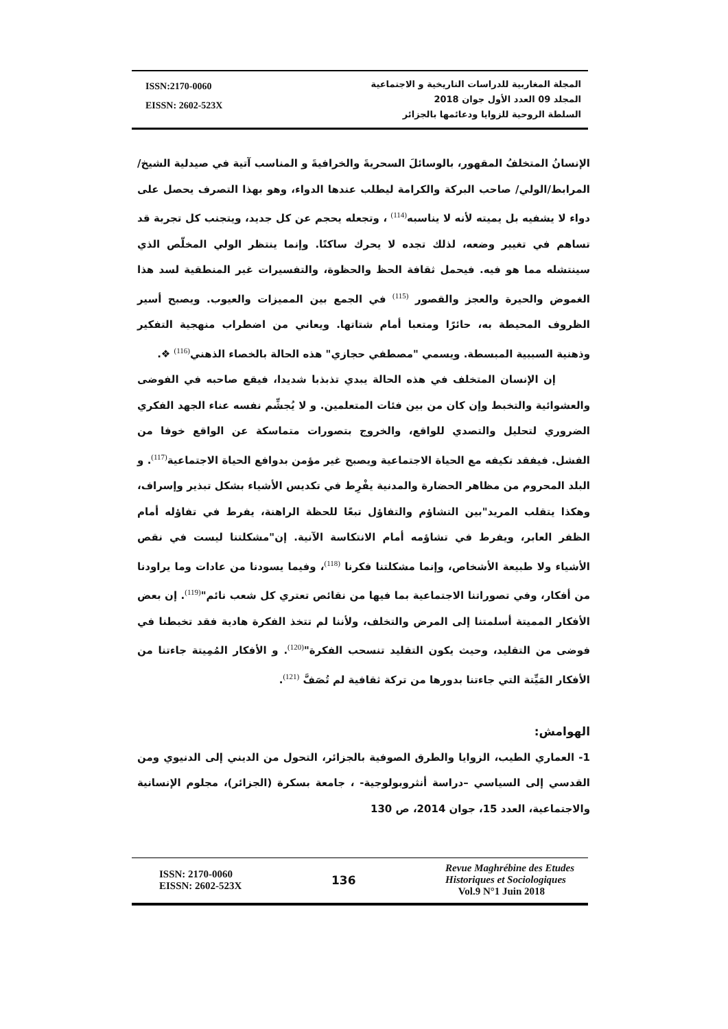ISSN:2170-0060
EISSN: 2602-523X
المجلة المغاربية للدراسات التاريخية و الاجتماعية
المجلد 09 العدد الأول جوان 2018
السلطة الروحية للزوايا ودعائمها بالجزائر
الإنسانُ المتخلفُ المقهور، بالوسائلَ السحريةَ والخرافيةَ و المناسب آتية في صيدلية الشيخ/المرابط/الولي/ صاحب البركة والكرامة ليطلب عندها الدواء، وهو بهذا التصرف يحصل على دواء لا يشفيه بل يميته لأنه لا يناسبه<sup>(114)</sup> ، وتجعله يحجم عن كل جديد، ويتجنب كل تجربة قد تساهم في تغيير وضعه، لذلك تجده لا يحرك ساكنًا. وإنما ينتظر الولي المخلّص الذي سينتشله مما هو فيه. فيحمل ثقافة الحظ والحظوة، والتفسيرات غير المنطقية لسد هذا الغموض والحيرة والعجز والقصور <sup>(115)</sup> في الجمع بين المميزات والعيوب. ويصبح أسير الظروف المحيطة به، حائرًا ومتعبا أمام شتاتها. ويعاني من اضطراب منهجية التفكير وذهنية السببية المبسطة. ويسمي "مصطفي حجازي" هذه الحالة بالخصاء الذهني<sup>(116)</sup> ❖.
إن الإنسان المتخلف في هذه الحالة يبدي تذبذبا شديدا، فيقع صاحبه في الفوضى والعشوائية والتخبط وإن كان من بين فئات المتعلمين. و لا يُجشِّم نفسه عناء الجهد الفكري الضروري لتحليل والتصدي للواقع، والخروج بتصورات متماسكة عن الواقع خوفا من الفشل. فيفقد تكيفه مع الحياة الاجتماعية ويصبح غير مؤمن بدوافع الحياة الاجتماعية<sup>(117)</sup>. و البلد المحروم من مظاهر الحضارة والمدنية يفْرِط في تكديس الأشياء بشكل تبذير وإسراف، وهكذا يتقلب المريد"بين التشاؤم والتفاؤل تبعًا للحظة الراهنة، يفرط في تفاؤله أمام الظفر العابر، ويفرط في تشاؤمه أمام الانتكاسة الآنية. إن"مشكلتنا ليست في نقص الأشياء ولا طبيعة الأشخاص، وإنما مشكلتنا فكرنا <sup>(118)</sup>، وفيما يسودنا من عادات وما يراودنا من أفكار، وفي تصوراتنا الاجتماعية بما فيها من نقائص تعتري كل شعب نائم"<sup>(119)</sup>. إن بعض الأفكار المميتة أسلمتنا إلى المرض والتخلف، ولأننا لم تتخذ الفكرة هادية فقد تخبطنا في فوضى من التقليد، وحيث يكون التقليد تنسحب الفكرة"<sup>(120)</sup>. و الأفكار المُمِيتة جاءتنا من الأفكار المَيِّتة التي جاءتنا بدورها من تركة ثقافية لم تُصَفَّ <sup>(121)</sup>.
الهوامش:
1- العماري الطيب، الزوايا والطرق الصوفية بالجزائر، التحول من الديني إلى الدنيوي ومن القدسي إلى السياسي –دراسة أنثروبولوجية- ، جامعة بسكرة (الجزائر)، مجلوم الإنسانية والاجتماعية، العدد 15، جوان 2014، ص 130
ISSN: 2170-0060
EISSN: 2602-523X
136
Revue Maghrébine des Etudes
Historiques et Sociologiques
Vol.9 N°1 Juin 2018